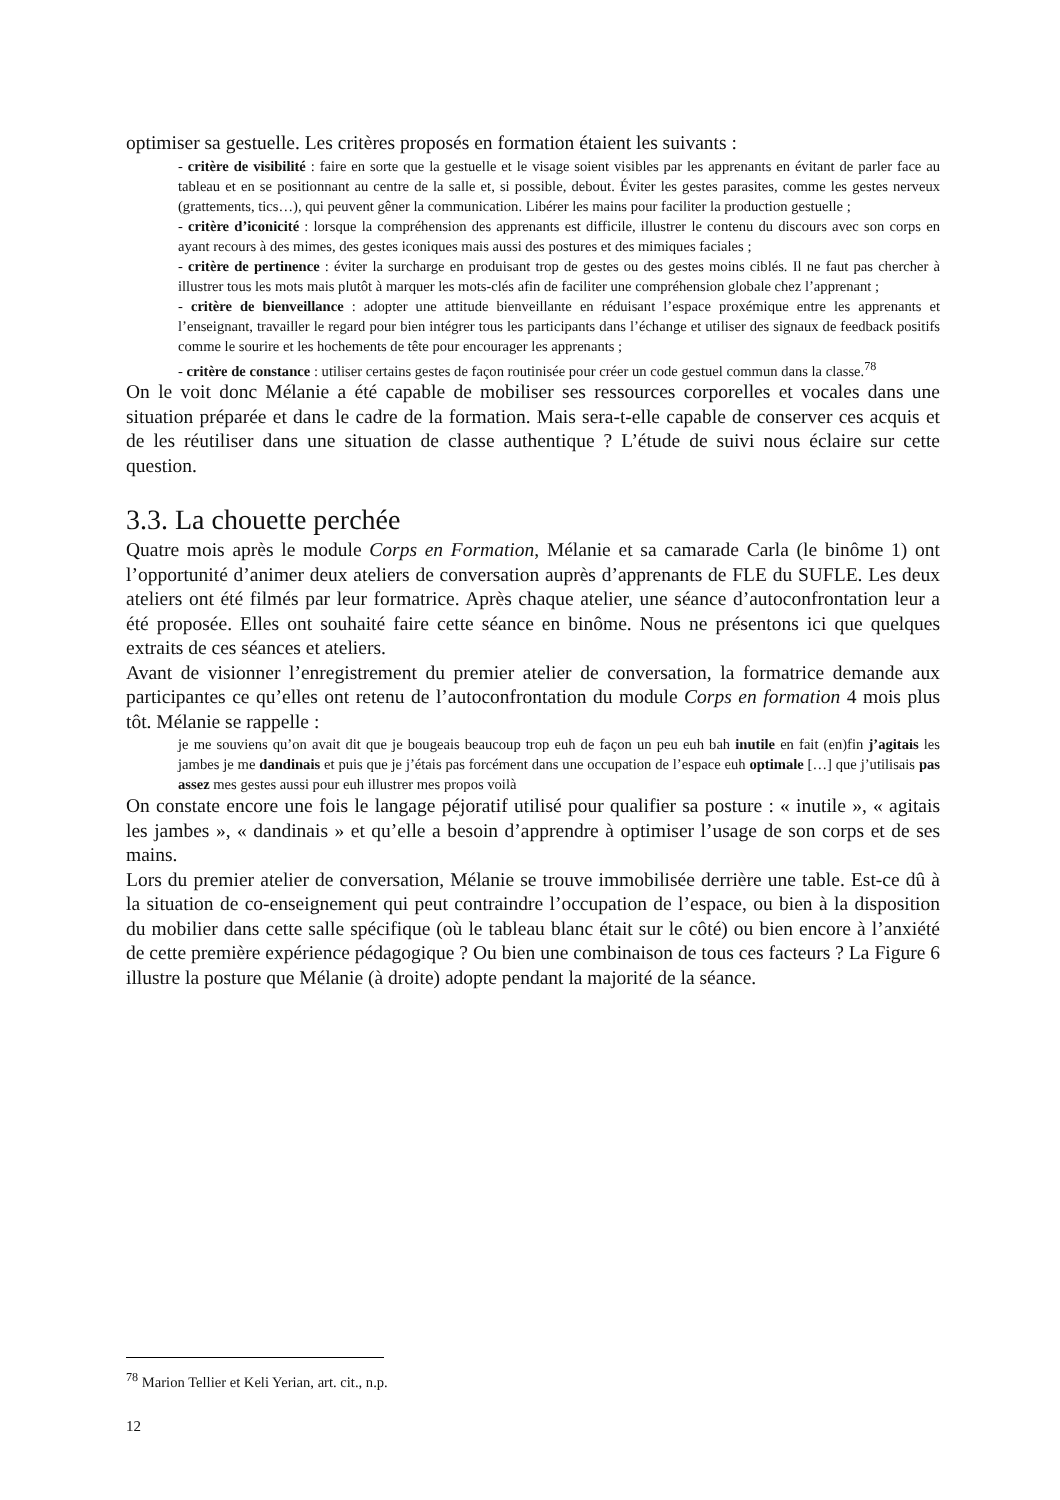optimiser sa gestuelle. Les critères proposés en formation étaient les suivants :
- critère de visibilité : faire en sorte que la gestuelle et le visage soient visibles par les apprenants en évitant de parler face au tableau et en se positionnant au centre de la salle et, si possible, debout. Éviter les gestes parasites, comme les gestes nerveux (grattements, tics…), qui peuvent gêner la communication. Libérer les mains pour faciliter la production gestuelle ;
- critère d’iconicité : lorsque la compréhension des apprenants est difficile, illustrer le contenu du discours avec son corps en ayant recours à des mimes, des gestes iconiques mais aussi des postures et des mimiques faciales ;
- critère de pertinence : éviter la surcharge en produisant trop de gestes ou des gestes moins ciblés. Il ne faut pas chercher à illustrer tous les mots mais plutôt à marquer les mots-clés afin de faciliter une compréhension globale chez l’apprenant ;
- critère de bienveillance : adopter une attitude bienveillante en réduisant l’espace proxémique entre les apprenants et l’enseignant, travailler le regard pour bien intégrer tous les participants dans l’échange et utiliser des signaux de feedback positifs comme le sourire et les hochements de tête pour encourager les apprenants ;
- critère de constance : utiliser certains gestes de façon routinisée pour créer un code gestuel commun dans la classe.<sup>78</sup>
On le voit donc Mélanie a été capable de mobiliser ses ressources corporelles et vocales dans une situation préparée et dans le cadre de la formation. Mais sera-t-elle capable de conserver ces acquis et de les réutiliser dans une situation de classe authentique ? L’étude de suivi nous éclaire sur cette question.
3.3. La chouette perchée
Quatre mois après le module Corps en Formation, Mélanie et sa camarade Carla (le binôme 1) ont l’opportunité d’animer deux ateliers de conversation auprès d’apprenants de FLE du SUFLE. Les deux ateliers ont été filmés par leur formatrice. Après chaque atelier, une séance d’autoconfrontation leur a été proposée. Elles ont souhaité faire cette séance en binôme. Nous ne présentons ici que quelques extraits de ces séances et ateliers.
Avant de visionner l’enregistrement du premier atelier de conversation, la formatrice demande aux participantes ce qu’elles ont retenu de l’autoconfrontation du module Corps en formation 4 mois plus tôt. Mélanie se rappelle :
je me souviens qu’on avait dit que je bougeais beaucoup trop euh de façon un peu euh bah inutile en fait (en)fin j’agitais les jambes je me dandinais et puis que je j’étais pas forcément dans une occupation de l’espace euh optimale […] que j’utilisais pas assez mes gestes aussi pour euh illustrer mes propos voilà
On constate encore une fois le langage péjoratif utilisé pour qualifier sa posture : « inutile », « agitais les jambes », « dandinais » et qu’elle a besoin d’apprendre à optimiser l’usage de son corps et de ses mains.
Lors du premier atelier de conversation, Mélanie se trouve immobilisée derrière une table. Est-ce dû à la situation de co-enseignement qui peut contraindre l’occupation de l’espace, ou bien à la disposition du mobilier dans cette salle spécifique (où le tableau blanc était sur le côté) ou bien encore à l’anxiété de cette première expérience pédagogique ? Ou bien une combinaison de tous ces facteurs ? La Figure 6 illustre la posture que Mélanie (à droite) adopte pendant la majorité de la séance.
<sup>78</sup> Marion Tellier et Keli Yerian, art. cit., n.p.
12